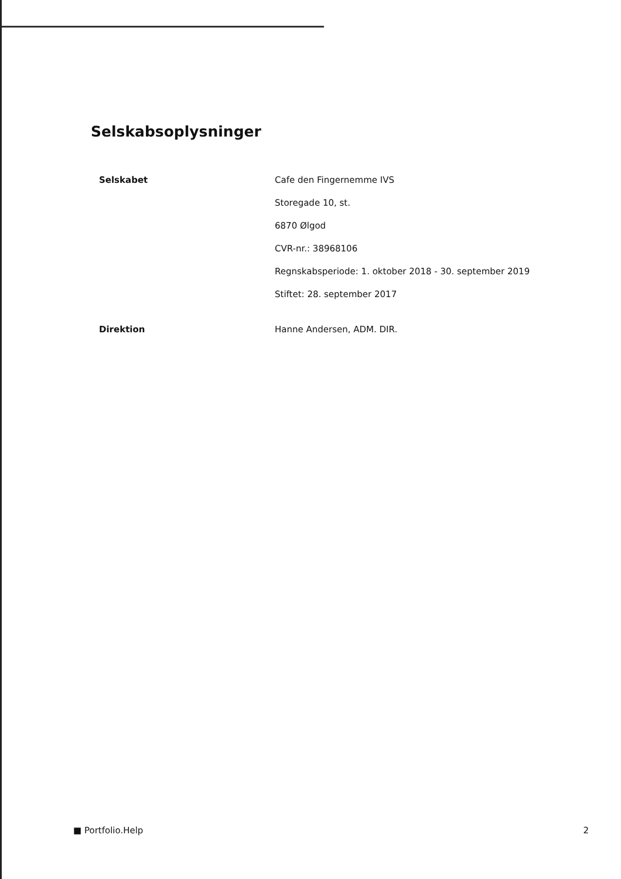Selskabsoplysninger
Selskabet Cafe den Fingernemme IVS
Storegade 10, st.
6870 Ølgod
CVR-nr.: 38968106
Regnskabsperiode: 1. oktober 2018 - 30. september 2019
Stiftet: 28. september 2017
Direktion Hanne Andersen, ADM. DIR.
■ Portfolio.Help 2